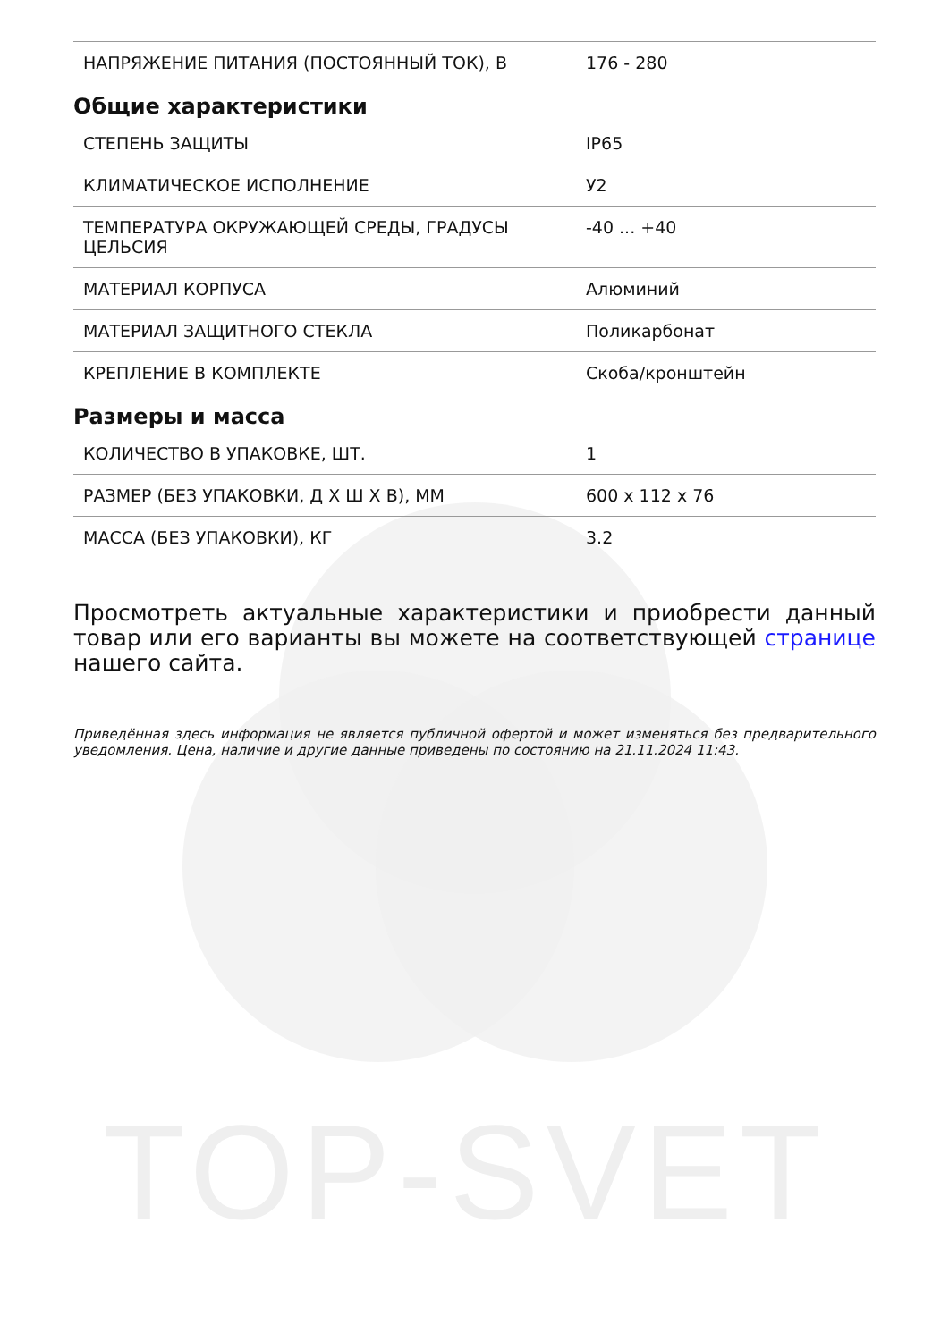TOP-SVET
| НАПРЯЖЕНИЕ ПИТАНИЯ (ПОСТОЯННЫЙ ТОК), В | 176 - 280 |
Общие характеристики
| СТЕПЕНЬ ЗАЩИТЫ | IP65 |
| КЛИМАТИЧЕСКОЕ ИСПОЛНЕНИЕ | У2 |
| ТЕМПЕРАТУРА ОКРУЖАЮЩЕЙ СРЕДЫ, ГРАДУСЫ ЦЕЛЬСИЯ | -40 ... +40 |
| МАТЕРИАЛ КОРПУСА | Алюминий |
| МАТЕРИАЛ ЗАЩИТНОГО СТЕКЛА | Поликарбонат |
| КРЕПЛЕНИЕ В КОМПЛЕКТЕ | Скоба/кронштейн |
Размеры и масса
| КОЛИЧЕСТВО В УПАКОВКЕ, ШТ. | 1 |
| РАЗМЕР (БЕЗ УПАКОВКИ, Д Х Ш Х В), ММ | 600 x 112 x 76 |
| МАССА (БЕЗ УПАКОВКИ), КГ | 3.2 |
Просмотреть актуальные характеристики и приобрести данный товар или его варианты вы можете на соответствующей странице нашего сайта.
Приведённая здесь информация не является публичной офертой и может изменяться без предварительного уведомления. Цена, наличие и другие данные приведены по состоянию на 21.11.2024 11:43.